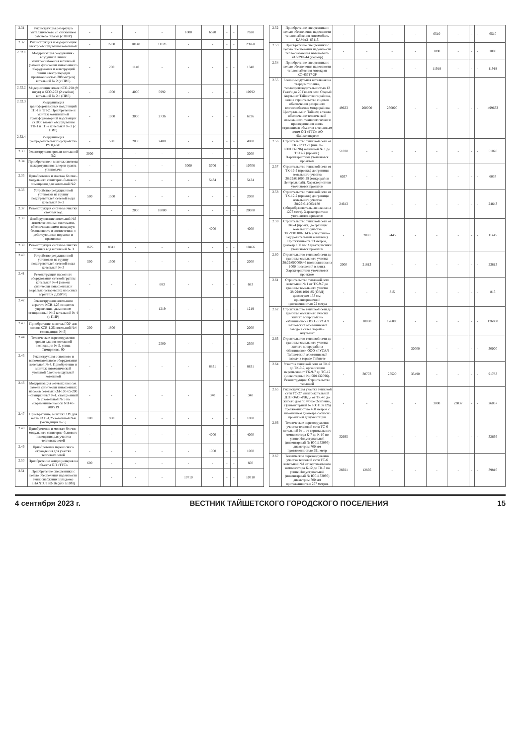| 2.31 | Реконструкция резервуара металлического со снижением рабочего объема (с ПИР) | - | - | - | - | 1000 | 6628 | - | - | 7628 |
| 2.32 | Реконструкция и модернизация электрооборудования котельной: | - | 2700 | 10140 | 11128 | - | - | - | - | 23968 |
| 2.32.1 | Модернизация сооружения - воздушной линии электроснабжения котельной (замена физически изношенного оборудования и конструкций линии электропередач протяженностью 288 метров) котельной № 2 (с ПИР) | - | 200 | 1140 | - | - | - | - | - | 1340 |
| 2.32.2 | Модернизация ячеек КСО-298 (9 штук) и КСО-272 (2 ячейки) котельной № 2 с (ПИР) | - | 1000 | 4000 | 5992 | - | - | - | - | 10992 |
| 2.32.3 | Модернизация трансформаторных подстанций ТП-1 и ТП-2. Приобретение и монтаж комплектной трансформаторной подстанции 2х1000 взамен оборудования ТП-1 и ТП-2 котельной № 2 (с ПИР) | - | 1000 | 3000 | 2736 | - | - | - | - | 6736 |
| 2.32.4 | Модернизация распределительного устройства РУ 0,4 кВ | - | 500 | 2000 | 2400 | - | - | - | - | 4900 |
| 2.33 | Реконструкция кровли котельной №2 | 3000 | - | - | - | - | - | - | - | 3000 |
| 2.34 | Приобретение и монтаж системы пожаротушения галереи тракта углеподачи | - | - | - | - | 5000 | 5706 | - | - | 10706 |
| 2.35 | Приобретение и монтаж блочно-модульного санитарно-бытового помещения для котельной №2 | - | - | - | - | - | 5434 | - | - | 5434 |
| 2.36 | Устройство редукционной установки на группу подогревателей сетевой воды котельной № 2 | 500 | 1500 | - | - | - | - | - | - | 2000 |
| 2.37 | Реконструкция системы очистки сточных вод | - | - | 2000 | 18000 | - | - | - | - | 20000 |
| 2.38 | Дооборудование котельной №3 автоматическими системами, обеспечивающими пожарную безопасность в соответствии с действующими нормами и правилами | - | - | - | - | - | 4000 | - | - | 4000 |
| 2.39 | Реконструкция системы очистки сточных вод котельной № 3 | 1625 | 8841 | - | - | - | - | - | - | 10466 |
| 2.40 | Устройство редукционной установки на группу подогревателей сетевой воды котельной № 3 | 500 | 1500 | - | - | - | - | - | - | 2000 |
| 2.41 | Реконструкция насосного оборудования сетевой группы котельной № 4 (замена физически изношенных и морально устаревших насосных агрегатов Д250/50) | - | - | - | 683 | - | - | - | - | 683 |
| 2.42 | Реконструкция котельного агрегата КСВ-1,25 со щитом управления, дымососом станционный № 2 котельной № 4 (с ПИР) | - | - | - | 1219 | - | - | - | - | 1219 |
| 2.43 | Приобретение, монтаж ГОУ для котлов КСВ-1,25 котельной №4 (экспедиция № 5) | 200 | 1800 | - | - | - | - | - | - | 2000 |
| 2.44 | Техническое перевооружение кровли здания котельной экспедиции № 5, улица Тимирязева, 90 | - | - | - | 2500 | - | - | - | - | 2500 |
| 2.45 | Реконструкция основного и вспомогательного оборудования котельной № 4. Приобретение и монтаж автоматической угольной блочно-модульной котельной | - | - | - | - | - | 8831 | - | - | 8831 |
| 2.46 | Модернизация сетевых насосов. Замена физически изношенных насосов сетевых КМ-100-65-200 - станционный №1, станционный № 2 котельной № 5 на современные насосы NB 40-200/219 | - | - | - | - | - | 340 | - | - | 340 |
| 2.47 | Приобретение, монтаж ГОУ для котла КСВ-1,25 котельной №4 (экспедиция № 5) | 100 | 900 | - | - | - | - | - | - | 1000 |
| 2.48 | Приобретение и монтаж блочно-модульного санитарно-бытового помещения для участка тепловых сетей | - | - | - | - | - | 4000 | - | - | 4000 |
| 2.49 | Приобретение переносного ограждения для участка тепловых сетей | - | - | - | - | - | 1000 | - | - | 1000 |
| 2.50 | Приобретение кондиционеров на объекты ОП «ТТС» | 600 | - | - | - | - | - | - | - | 600 |
| 2.51 | Приобретение спецтехники с целью обеспечения надежности теплоснабжения Бульдозер SHANTUI SD-16 (или Б10М) | - | - | - | - | 10710 | - | - | - | 10710 |
| 2.52 | Приобретение спецтехники с целью обеспечения надежности теплоснабжения Автомобиль КАМАЗ- 65115 | - | - | - | - | 6510 | - | - | - | 6510 |
| 2.53 | Приобретение спецтехники с целью обеспечения надежности теплоснабжения Автомобиль УАЗ-390944 (фермер) | - | - | - | - | 1890 | - | - | - | 1890 |
| 2.54 | Приобретение спецтехники с целью обеспечения надежности теплоснабжения Автокран КС-45717-2Р | - | - | - | - | 11918 | - | - | - | 11918 |
| 2.55 | Блочно-модульная котельная на твердом топливе, теплопроизводительностью 12 Гкал/ч до 20 Гкал/ч село Старый Акульшет Тайшетского района, новое строительство с целью обеспечения резервного теплоснабжения микрорайона Центральный г. Тайшет, а также обеспечение технической возможности технологического присоединения вновь строящихся объектов к тепловым сетям ОП «ТТС» АО «Байкалэнерго» | 49633 | 200000 | 250000 | - | - | - | - | - | 499633 |
| 2.56 | Строительство тепловой сети от ТК -12 ТС-7 (инв. № Ю01132096) котельной № 1 до ТК12-2 (проект.). Характеристики уточняются проектом | 51020 | - | - | - | - | - | - | - | 51020 |
| 2.57 | Строительство тепловой сети от ТК-12-2 (проект.) до границы земельного участка 38:29:011003:29 (микрорайон Центральный). Характеристики уточняются проектом | 6037 | - | - | - | - | - | - | - | 6037 |
| 2.58 | Строительство тепловой сети от ТК-12-2 (проект.) до границы земельного участка 38:29:011003:180 (общеобразовательная школа на 1275 мест). Характеристики уточняются проектом | 24643 | - | - | - | - | - | - | - | 24643 |
| 2.59 | Строительство тепловой сети от ТК6-4 (проект) до границы земельного участка 38:29:011002:1437 (спортивно-оздоровительный комплекс). Протяженность 73 метров, диаметр 150 мм Характеристики уточняются проектом | - | 2000 | 9445 | - | - | - | - | - | 11445 |
| 2.60 | Строительство тепловой сети до границы земельного участка 38:29:000000:46 (поликлиника на 1000 посещений в день). Характеристики уточняются проектом | 2000 | 21813 | - | - | - | - | - | - | 23813 |
| 2.61 | Строительство тепловой сети котельной № 1 от ТК-9-7 до границы земельного участка 38:29:011001:85 (ОВД) диаметром 133 мм, ориентировочной протяженностью 22 метра | - | - | 815 | - | - | - | - | - | 815 |
| 2.62 | Строительство тепловой сети до границы земельного участка жилого микрорайона «Миниполис» ООО «РУСАЛ Тайшетский алюминиевый завод» в селе Старый – Акульшет | - | 10000 | 126800 | - | - | - | - | - | 136800 |
| 2.63 | Строительство тепловой сети до границы земельного участка жилого микрорайона «Миниполис» ООО «РУСАЛ Тайшетский алюминиевый завод» в городе Тайшете | - | - | - | 30000 | - | - | - | - | 30000 |
| 2.64 | Участок тепловой сети от ТК-9 до ТК-9-7, организация перемычки от ТК-9-7 до ТС-12 (инвентарный № Ю01132096). Реконструкция: Строительство тепловой | - | 30773 | 25520 | 35490 | - | - | - | - | 91783 |
| 2.65 | Реконструкция участка тепловой сети ТС-27 электрокотельной ДТВ ОАО «РЖД» от ТК-40 до жилого дом по улице Осипенко, 2 (инвентарный № Ю01132126) протяженностью 460 метров с изменением диаметра согласно проектной документации | - | - | - | - | 3000 | 23037 | - | - | 26037 |
| 2.66 | Техническое перевооружение участка тепловой сети ТС-6 котельной № 1 от вертикального компенсатора К-7 до К-10 по улице Индустриальной (инвентарный № Ю01132095) диаметром 700 мм протяженностью 291 метр | 32695 | - | - | - | - | - | - | - | 32695 |
| 2.67 | Техническое перевооружение участка тепловой сети ТС-6 котельной №1 от вертикального компенсатора К-12 до ТК-3 по улице Индустриальной (инвентарный № Ю01132095) диаметром 700 мм протяженностью 277 метров | 26921 | 12895 | - | - | - | - | - | - | 39816 |
4 сентября 2023 г. ВЕСТНИК ТАЙШЕТСКОГО ГОРОДСКОГО ПОСЕЛЕНИЯ 15